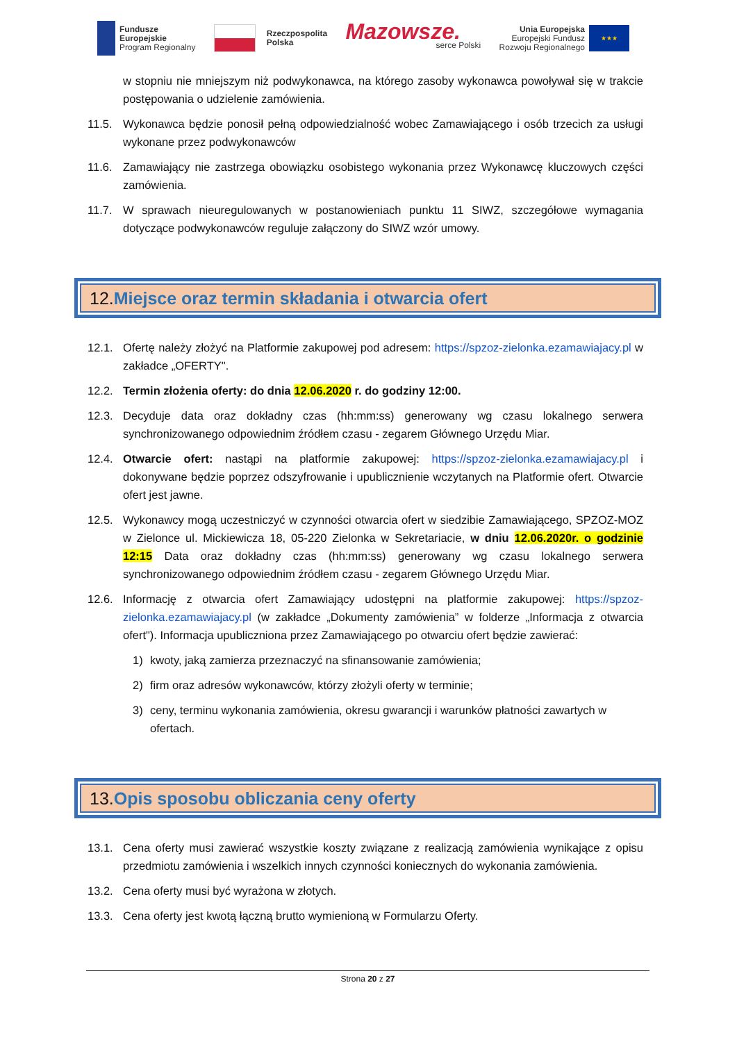Fundusze
Europejskie
Program Regionalny
Rzeczpospolita
Polska
Mazowsze.
serce Polski
Unia Europejska
Europejski Fundusz
Rozwoju Regionalnego
★★★
w stopniu nie mniejszym niż podwykonawca, na którego zasoby wykonawca powoływał się w trakcie postępowania o udzielenie zamówienia.
11.5. Wykonawca będzie ponosił pełną odpowiedzialność wobec Zamawiającego i osób trzecich za usługi wykonane przez podwykonawców
11.6. Zamawiający nie zastrzega obowiązku osobistego wykonania przez Wykonawcę kluczowych części zamówienia.
11.7. W sprawach nieuregulowanych w postanowieniach punktu 11 SIWZ, szczegółowe wymagania dotyczące podwykonawców reguluje załączony do SIWZ wzór umowy.
12. Miejsce oraz termin składania i otwarcia ofert
12.1. Ofertę należy złożyć na Platformie zakupowej pod adresem: https://spzoz-zielonka.ezamawiajacy.pl w zakładce „OFERTY".
12.2. Termin złożenia oferty: do dnia 12.06.2020 r. do godziny 12:00.
12.3. Decyduje data oraz dokładny czas (hh:mm:ss) generowany wg czasu lokalnego serwera synchronizowanego odpowiednim źródłem czasu - zegarem Głównego Urzędu Miar.
12.4. Otwarcie ofert: nastąpi na platformie zakupowej: https://spzoz-zielonka.ezamawiajacy.pl i dokonywane będzie poprzez odszyfrowanie i upublicznienie wczytanych na Platformie ofert. Otwarcie ofert jest jawne.
12.5. Wykonawcy mogą uczestniczyć w czynności otwarcia ofert w siedzibie Zamawiającego, SPZOZ-MOZ w Zielonce ul. Mickiewicza 18, 05-220 Zielonka w Sekretariacie, w dniu 12.06.2020r. o godzinie 12:15 Data oraz dokładny czas (hh:mm:ss) generowany wg czasu lokalnego serwera synchronizowanego odpowiednim źródłem czasu - zegarem Głównego Urzędu Miar.
12.6. Informację z otwarcia ofert Zamawiający udostępni na platformie zakupowej: https://spzoz-zielonka.ezamawiajacy.pl (w zakładce „Dokumenty zamówienia” w folderze „Informacja z otwarcia ofert"). Informacja upubliczniona przez Zamawiającego po otwarciu ofert będzie zawierać:
1) kwoty, jaką zamierza przeznaczyć na sfinansowanie zamówienia;
2) firm oraz adresów wykonawców, którzy złożyli oferty w terminie;
3) ceny, terminu wykonania zamówienia, okresu gwarancji i warunków płatności zawartych w ofertach.
13. Opis sposobu obliczania ceny oferty
13.1. Cena oferty musi zawierać wszystkie koszty związane z realizacją zamówienia wynikające z opisu przedmiotu zamówienia i wszelkich innych czynności koniecznych do wykonania zamówienia.
13.2. Cena oferty musi być wyrażona w złotych.
13.3. Cena oferty jest kwotą łączną brutto wymienioną w Formularzu Oferty.
Strona 20 z 27